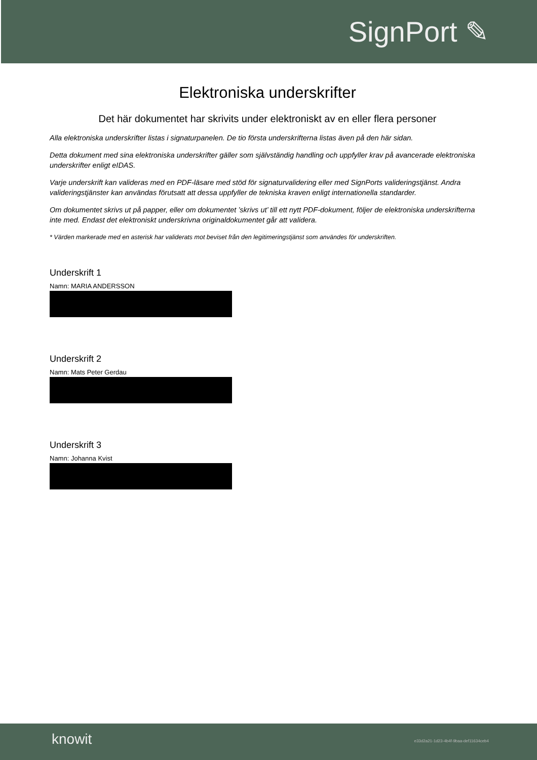SignPort ✎
Elektroniska underskrifter
Det här dokumentet har skrivits under elektroniskt av en eller flera personer
Alla elektroniska underskrifter listas i signaturpanelen. De tio första underskrifterna listas även på den här sidan.
Detta dokument med sina elektroniska underskrifter gäller som självständig handling och uppfyller krav på avancerade elektroniska underskrifter enligt eIDAS.
Varje underskrift kan valideras med en PDF-läsare med stöd för signaturvalidering eller med SignPorts valideringstjänst. Andra valideringstjänster kan användas förutsatt att dessa uppfyller de tekniska kraven enligt internationella standarder.
Om dokumentet skrivs ut på papper, eller om dokumentet ’skrivs ut’ till ett nytt PDF-dokument, följer de elektroniska underskrifterna inte med. Endast det elektroniskt underskrivna originaldokumentet går att validera.
* Värden markerade med en asterisk har validerats mot beviset från den legitimeringstjänst som användes för underskriften.
Underskrift 1
Namn: MARIA ANDERSSON
Underskrift 2
Namn: Mats Peter Gerdau
Underskrift 3
Namn: Johanna Kvist
knowit
e33d2a21-1d23-4b4f-9baa-def11634ceb4